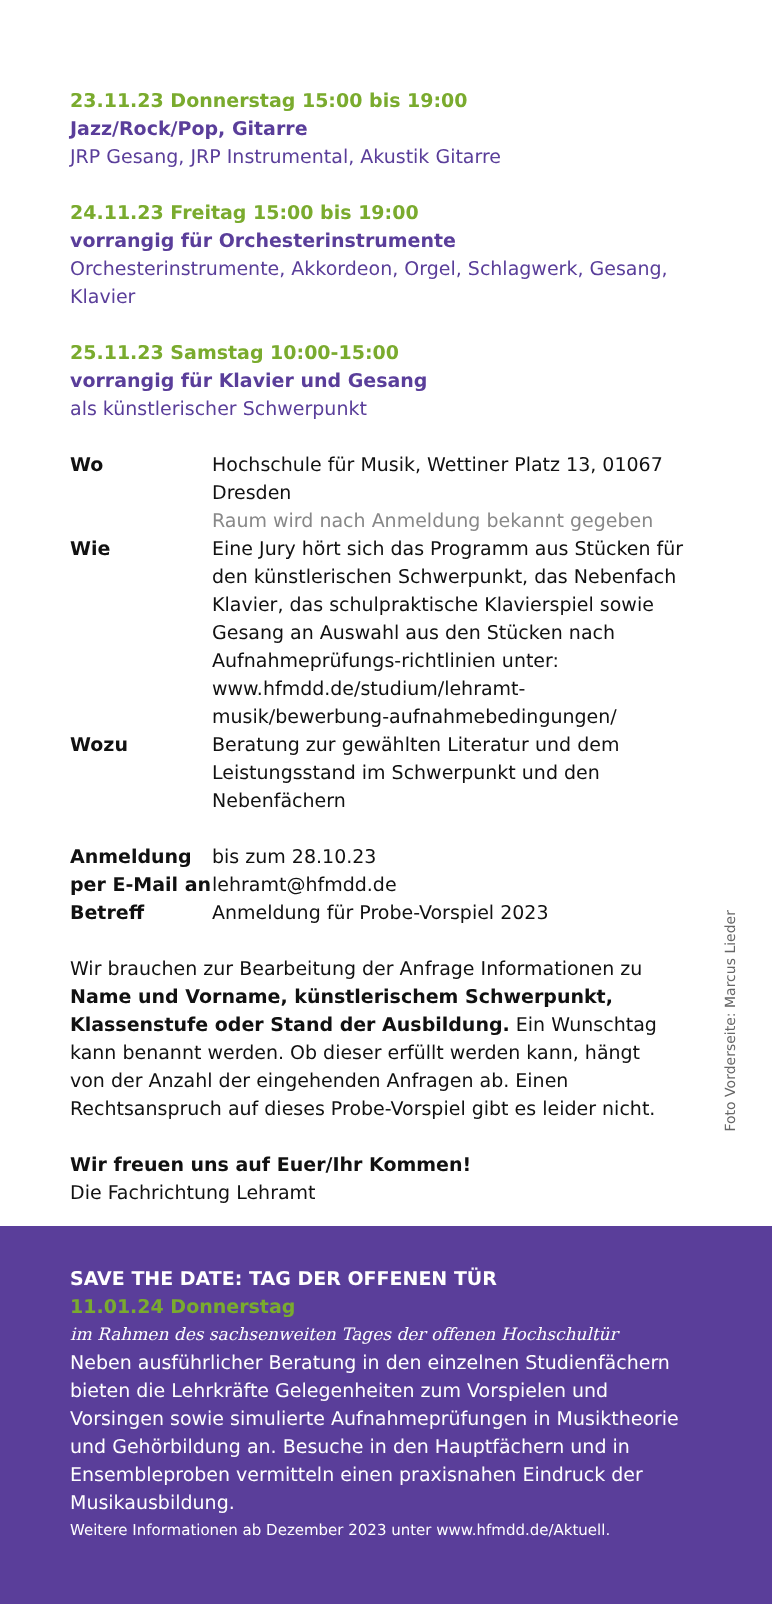23.11.23 Donnerstag 15:00 bis 19:00
Jazz/Rock/Pop, Gitarre
JRP Gesang, JRP Instrumental, Akustik Gitarre
24.11.23 Freitag 15:00 bis 19:00
vorrangig für Orchesterinstrumente
Orchesterinstrumente, Akkordeon, Orgel, Schlagwerk, Gesang, Klavier
25.11.23 Samstag 10:00-15:00
vorrangig für Klavier und Gesang
als künstlerischer Schwerpunkt
| Wo | Hochschule für Musik, Wettiner Platz 13, 01067 Dresden Raum wird nach Anmeldung bekannt gegeben |
| Wie | Eine Jury hört sich das Programm aus Stücken für den künstlerischen Schwerpunkt, das Nebenfach Klavier, das schulpraktische Klavierspiel sowie Gesang an Auswahl aus den Stücken nach Aufnahmeprüfungs-richtlinien unter: www.hfmdd.de/studium/lehramt-musik/bewerbung-aufnahmebedingungen/ |
| Wozu | Beratung zur gewählten Literatur und dem Leistungsstand im Schwerpunkt und den Nebenfächern |
| Anmeldung | bis zum 28.10.23 |
| per E-Mail an | lehramt@hfmdd.de |
| Betreff | Anmeldung für Probe-Vorspiel 2023 |
Wir brauchen zur Bearbeitung der Anfrage Informationen zu Name und Vorname, künstlerischem Schwerpunkt, Klassenstufe oder Stand der Ausbildung. Ein Wunschtag kann benannt werden. Ob dieser erfüllt werden kann, hängt von der Anzahl der eingehenden Anfragen ab. Einen Rechtsanspruch auf dieses Probe-Vorspiel gibt es leider nicht.
Wir freuen uns auf Euer/Ihr Kommen!
Die Fachrichtung Lehramt
Foto Vorderseite: Marcus Lieder
SAVE THE DATE: TAG DER OFFENEN TÜR
11.01.24 Donnerstag
im Rahmen des sachsenweiten Tages der offenen Hochschultür
Neben ausführlicher Beratung in den einzelnen Studienfächern bieten die Lehrkräfte Gelegenheiten zum Vorspielen und Vorsingen sowie simulierte Aufnahmeprüfungen in Musiktheorie und Gehörbildung an. Besuche in den Hauptfächern und in Ensembleproben vermitteln einen praxisnahen Eindruck der Musikausbildung.
Weitere Informationen ab Dezember 2023 unter www.hfmdd.de/Aktuell.